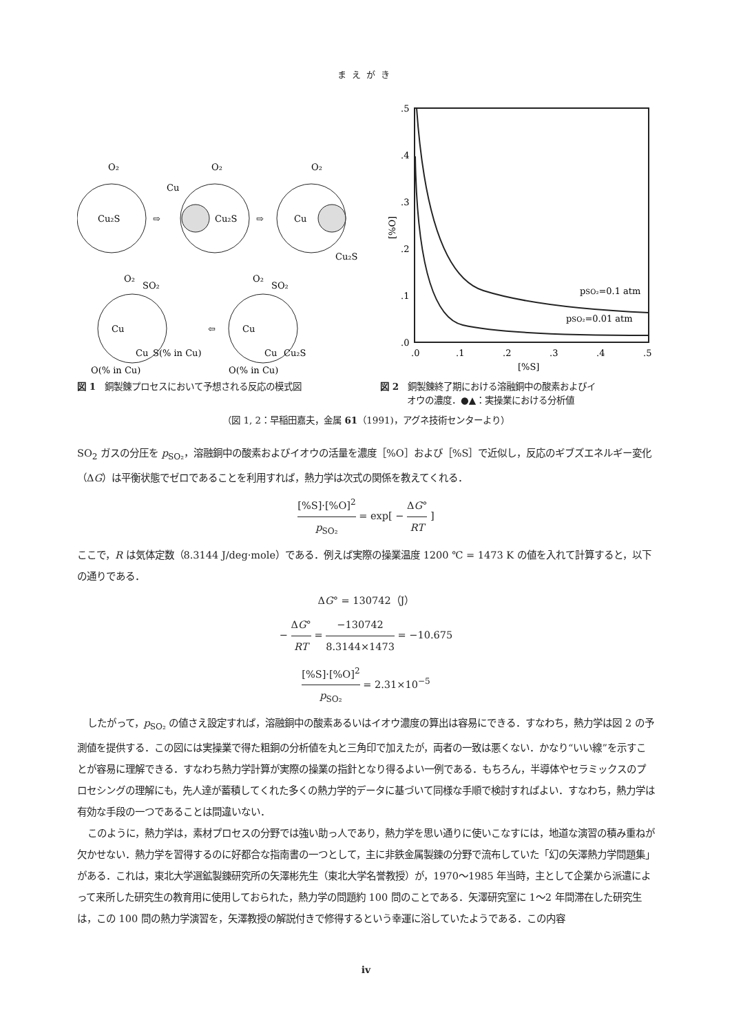まえがき
Cu₂S
⇨
Cu₂S
Cu
⇨
Cu
Cu₂S
O₂
O₂
O₂
Cu
O₂
SO₂
Cu
S(% in Cu)
O(% in Cu)
⇦
Cu
O₂
SO₂
Cu
Cu₂S
O(% in Cu)
図 1　銅製錬プロセスにおいて予想される反応の模式図
.5
.4
.3
.2
.1
.0
.0
.1
.2
.3
.4
.5
[%S]
[%O]
pSO₂=0.1 atm
pSO₂=0.01 atm
図 2　銅製錬終了期における溶融銅中の酸素およびイ
　　　オウの濃度．●▲：実操業における分析値
（図 1, 2：早稲田嘉夫，金属 61（1991)，アグネ技術センターより）
SO<sub>2</sub> ガスの分圧を p<sub>SO₂</sub>，溶融銅中の酸素およびイオウの活量を濃度［%O］および［%S］で近似し，反応のギブズエネルギー変化（ΔG）は平衡状態でゼロであることを利用すれば，熱力学は次式の関係を教えてくれる．
[%S]·[%O]<sup>2</sup> p<sub>SO₂</sub> = exp[ − ΔG° RT ]
ここで，R は気体定数（8.3144 J/deg·mole）である．例えば実際の操業温度 1200 ℃ = 1473 K の値を入れて計算すると，以下の通りである．
ΔG° = 130742（J）
− ΔG° RT = −130742 8.3144×1473 = −10.675
[%S]·[%O]<sup>2</sup> p<sub>SO₂</sub> = 2.31×10<sup>−5</sup>
したがって，p<sub>SO₂</sub> の値さえ設定すれば，溶融銅中の酸素あるいはイオウ濃度の算出は容易にできる．すなわち，熱力学は図 2 の予測値を提供する．この図には実操業で得た粗銅の分析値を丸と三角印で加えたが，両者の一致は悪くない．かなり“いい線”を示すことが容易に理解できる．すなわち熱力学計算が実際の操業の指針となり得るよい一例である．もちろん，半導体やセラミックスのプロセシングの理解にも，先人達が蓄積してくれた多くの熱力学的データに基づいて同様な手順で検討すればよい．すなわち，熱力学は有効な手段の一つであることは間違いない．
このように，熱力学は，素材プロセスの分野では強い助っ人であり，熱力学を思い通りに使いこなすには，地道な演習の積み重ねが欠かせない．熱力学を習得するのに好都合な指南書の一つとして，主に非鉄金属製錬の分野で流布していた「幻の矢澤熱力学問題集」がある．これは，東北大学選鉱製錬研究所の矢澤彬先生（東北大学名誉教授）が，1970～1985 年当時，主として企業から派遣によって来所した研究生の教育用に使用しておられた，熱力学の問題約 100 問のことである．矢澤研究室に 1～2 年間滞在した研究生は，この 100 問の熱力学演習を，矢澤教授の解説付きで修得するという幸運に浴していたようである．この内容
iv